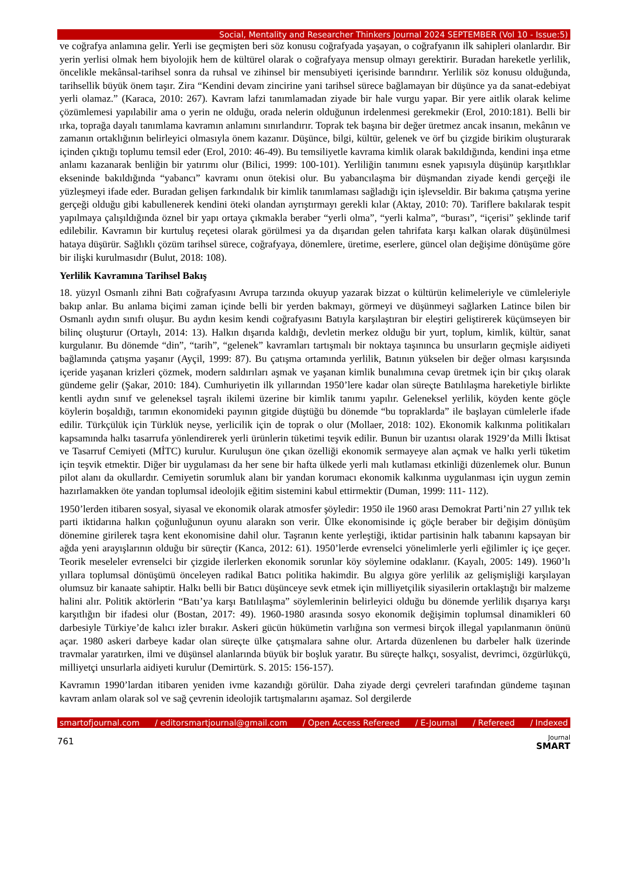Social, Mentality and Researcher Thinkers Journal 2024 SEPTEMBER (Vol 10 - Issue:5)
ve coğrafya anlamına gelir. Yerli ise geçmişten beri söz konusu coğrafyada yaşayan, o coğrafyanın ilk sahipleri olanlardır. Bir yerin yerlisi olmak hem biyolojik hem de kültürel olarak o coğrafyaya mensup olmayı gerektirir. Buradan hareketle yerlilik, öncelikle mekânsal-tarihsel sonra da ruhsal ve zihinsel bir mensubiyeti içerisinde barındırır. Yerlilik söz konusu olduğunda, tarihsellik büyük önem taşır. Zira “Kendini devam zincirine yani tarihsel sürece bağlamayan bir düşünce ya da sanat-edebiyat yerli olamaz.” (Karaca, 2010: 267). Kavram lafzi tanımlamadan ziyade bir hale vurgu yapar. Bir yere aitlik olarak kelime çözümlemesi yapılabilir ama o yerin ne olduğu, orada nelerin olduğunun irdelenmesi gerekmekir (Erol, 2010:181). Belli bir ırka, toprağa dayalı tanımlama kavramın anlamını sınırlandırır. Toprak tek başına bir değer üretmez ancak insanın, mekânın ve zamanın ortaklığının belirleyici olmasıyla önem kazanır. Düşünce, bilgi, kültür, gelenek ve örf bu çizgide birikim oluşturarak içinden çıktığı toplumu temsil eder (Erol, 2010: 46-49). Bu temsiliyetle kavrama kimlik olarak bakıldığında, kendini inşa etme anlamı kazanarak benliğin bir yatırımı olur (Bilici, 1999: 100-101). Yerliliğin tanımını esnek yapısıyla düşünüp karşıtlıklar ekseninde bakıldığında “yabancı” kavramı onun ötekisi olur. Bu yabancılaşma bir düşmandan ziyade kendi gerçeği ile yüzleşmeyi ifade eder. Buradan gelişen farkındalık bir kimlik tanımlaması sağladığı için işlevseldir. Bir bakıma çatışma yerine gerçeği olduğu gibi kabullenerek kendini öteki olandan ayrıştırmayı gerekli kılar (Aktay, 2010: 70). Tariflere bakılarak tespit yapılmaya çalışıldığında öznel bir yapı ortaya çıkmakla beraber “yerli olma”, “yerli kalma”, “burası”, “içerisi” şeklinde tarif edilebilir. Kavramın bir kurtuluş reçetesi olarak görülmesi ya da dışarıdan gelen tahrifata karşı kalkan olarak düşünülmesi hataya düşürür. Sağlıklı çözüm tarihsel sürece, coğrafyaya, dönemlere, üretime, eserlere, güncel olan değişime dönüşüme göre bir ilişki kurulmasıdır (Bulut, 2018: 108).
Yerlilik Kavramına Tarihsel Bakış
18. yüzyıl Osmanlı zihni Batı coğrafyasını Avrupa tarzında okuyup yazarak bizzat o kültürün kelimeleriyle ve cümleleriyle bakıp anlar. Bu anlama biçimi zaman içinde belli bir yerden bakmayı, görmeyi ve düşünmeyi sağlarken Latince bilen bir Osmanlı aydın sınıfı oluşur. Bu aydın kesim kendi coğrafyasını Batıyla karşılaştıran bir eleştiri geliştirerek küçümseyen bir bilinç oluşturur (Ortaylı, 2014: 13). Halkın dışarıda kaldığı, devletin merkez olduğu bir yurt, toplum, kimlik, kültür, sanat kurgulanır. Bu dönemde “din”, “tarih”, “gelenek” kavramları tartışmalı bir noktaya taşınınca bu unsurların geçmişle aidiyeti bağlamında çatışma yaşanır (Ayçil, 1999: 87). Bu çatışma ortamında yerlilik, Batının yükselen bir değer olması karşısında içeride yaşanan krizleri çözmek, modern saldırıları aşmak ve yaşanan kimlik bunalımına cevap üretmek için bir çıkış olarak gündeme gelir (Şakar, 2010: 184). Cumhuriyetin ilk yıllarından 1950’lere kadar olan süreçte Batılılaşma hareketiyle birlikte kentli aydın sınıf ve geleneksel taşralı ikilemi üzerine bir kimlik tanımı yapılır. Geleneksel yerlilik, köyden kente göçle köylerin boşaldığı, tarımın ekonomideki payının gitgide düştüğü bu dönemde “bu topraklarda” ile başlayan cümlelerle ifade edilir. Türkçülük için Türklük neyse, yerlicilik için de toprak o olur (Mollaer, 2018: 102). Ekonomik kalkınma politikaları kapsamında halkı tasarrufa yönlendirerek yerli ürünlerin tüketimi teşvik edilir. Bunun bir uzantısı olarak 1929’da Milli İktisat ve Tasarruf Cemiyeti (MİTC) kurulur. Kuruluşun öne çıkan özelliği ekonomik sermayeye alan açmak ve halkı yerli tüketim için teşvik etmektir. Diğer bir uygulaması da her sene bir hafta ülkede yerli malı kutlaması etkinliği düzenlemek olur. Bunun pilot alanı da okullardır. Cemiyetin sorumluk alanı bir yandan korumacı ekonomik kalkınma uygulanması için uygun zemin hazırlamakken öte yandan toplumsal ideolojik eğitim sistemini kabul ettirmektir (Duman, 1999: 111- 112).
1950’lerden itibaren sosyal, siyasal ve ekonomik olarak atmosfer şöyledir: 1950 ile 1960 arası Demokrat Parti’nin 27 yıllık tek parti iktidarına halkın çoğunluğunun oyunu alarakn son verir. Ülke ekonomisinde iç göçle beraber bir değişim dönüşüm dönemine girilerek taşra kent ekonomisine dahil olur. Taşranın kente yerleştiği, iktidar partisinin halk tabanını kapsayan bir ağda yeni arayışlarının olduğu bir süreçtir (Kanca, 2012: 61). 1950’lerde evrenselci yönelimlerle yerli eğilimler iç içe geçer. Teorik meseleler evrenselci bir çizgide ilerlerken ekonomik sorunlar köy söylemine odaklanır. (Kayalı, 2005: 149). 1960’lı yıllara toplumsal dönüşümü önceleyen radikal Batıcı politika hakimdir. Bu algıya göre yerlilik az gelişmişliği karşılayan olumsuz bir kanaate sahiptir. Halkı belli bir Batıcı düşünceye sevk etmek için milliyetçilik siyasilerin ortaklaştığı bir malzeme halini alır. Politik aktörlerin “Batı’ya karşı Batılılaşma” söylemlerinin belirleyici olduğu bu dönemde yerlilik dışarıya karşı karşıtlığın bir ifadesi olur (Bostan, 2017: 49). 1960-1980 arasında sosyo ekonomik değişimin toplumsal dinamikleri 60 darbesiyle Türkiye’de kalıcı izler bırakır. Askeri gücün hükümetin varlığına son vermesi birçok illegal yapılanmanın önünü açar. 1980 askeri darbeye kadar olan süreçte ülke çatışmalara sahne olur. Artarda düzenlenen bu darbeler halk üzerinde travmalar yaratırken, ilmi ve düşünsel alanlarında büyük bir boşluk yaratır. Bu süreçte halkçı, sosyalist, devrimci, özgürlükçü, milliyetçi unsurlarla aidiyeti kurulur (Demirtürk. S. 2015: 156-157).
Kavramın 1990’lardan itibaren yeniden ivme kazandığı görülür. Daha ziyade dergi çevreleri tarafından gündeme taşınan kavram anlam olarak sol ve sağ çevrenin ideolojik tartışmalarını aşamaz. Sol dergilerde
smartofjournal.com / editorsmartjournal@gmail.com / Open Access Refereed / E-Journal / Refereed / Indexed
761
Journal
SMART